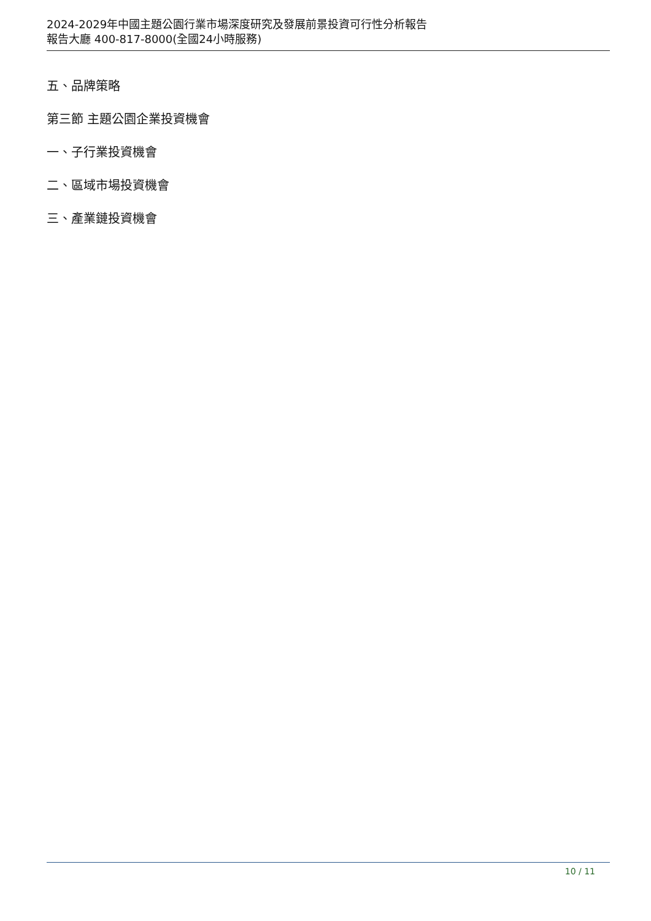2024-2029年中國主題公園行業市場深度研究及發展前景投資可行性分析報告
報告大廳 400-817-8000(全國24小時服務)
五、品牌策略
第三節 主題公園企業投資機會
一、子行業投資機會
二、區域市場投資機會
三、產業鏈投資機會
10 / 11